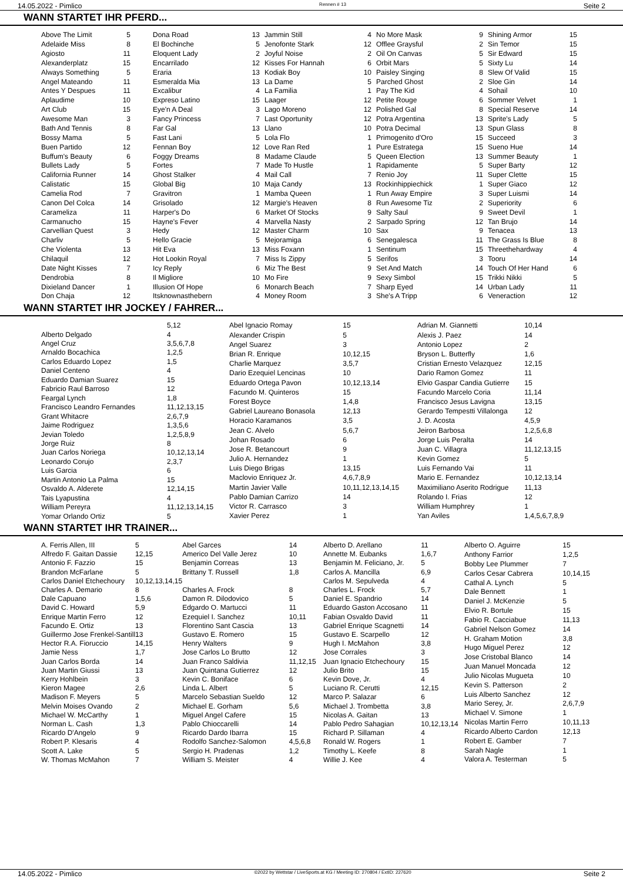14.05.2022 - Pimlico Rennen # 13 Seite 2
WANN STARTET IHR PFERD...
| Above The Limit | 5 |
| Adelaide Miss | 8 |
| Agiosto | 11 |
| Alexanderplatz | 15 |
| Always Something | 5 |
| Angel Mateando | 11 |
| Antes Y Despues | 11 |
| Aplaudime | 10 |
| Art Club | 15 |
| Awesome Man | 3 |
| Bath And Tennis | 8 |
| Bossy Mama | 5 |
| Buen Partido | 12 |
| Buffum's Beauty | 6 |
| Bullets Lady | 5 |
| California Runner | 14 |
| Calistatic | 15 |
| Camelia Rod | 7 |
| Canon Del Colca | 14 |
| Carameliza | 11 |
| Carmanucho | 15 |
| Carvellian Quest | 3 |
| Charliv | 5 |
| Che Violenta | 13 |
| Chilaquil | 12 |
| Date Night Kisses | 7 |
| Dendrobia | 8 |
| Dixieland Dancer | 1 |
| Don Chaja | 12 |
| Dona Road | 13 |
| El Bochinche | 5 |
| Eloquent Lady | 2 |
| Encarrilado | 12 |
| Eraria | 13 |
| Esmeralda Mia | 13 |
| Excalibur | 4 |
| Expreso Latino | 15 |
| Eye'n A Deal | 3 |
| Fancy Princess | 7 |
| Far Gal | 13 |
| Fast Lani | 5 |
| Fennan Boy | 12 |
| Foggy Dreams | 8 |
| Fortes | 7 |
| Ghost Stalker | 4 |
| Global Big | 10 |
| Gravitron | 1 |
| Grisolado | 12 |
| Harper's Do | 6 |
| Hayne's Fever | 4 |
| Hedy | 12 |
| Hello Gracie | 5 |
| Hit Eva | 13 |
| Hot Lookin Royal | 7 |
| Icy Reply | 6 |
| Il Migliore | 10 |
| Illusion Of Hope | 6 |
| Itsknownasthebern | 4 |
| Jammin Still | 4 |
| Jenofonte Stark | 12 |
| Joyful Noise | 2 |
| Kisses For Hannah | 6 |
| Kodiak Boy | 10 |
| La Dame | 5 |
| La Familia | 1 |
| Laager | 12 |
| Lago Moreno | 12 |
| Last Oportunity | 12 |
| Llano | 10 |
| Lola Flo | 1 |
| Love Ran Red | 1 |
| Madame Claude | 5 |
| Made To Hustle | 1 |
| Mail Call | 7 |
| Maja Candy | 13 |
| Mamba Queen | 1 |
| Margie's Heaven | 8 |
| Market Of Stocks | 9 |
| Marvella Nasty | 2 |
| Master Charm | 10 |
| Mejoramiga | 6 |
| Miss Foxann | 1 |
| Miss Is Zippy | 5 |
| Miz The Best | 9 |
| Mo Fire | 9 |
| Monarch Beach | 7 |
| Money Room | 3 |
| No More Mask | 9 |
| Offlee Graysful | 2 |
| Oil On Canvas | 5 |
| Orbit Mars | 5 |
| Paisley Singing | 8 |
| Parched Ghost | 2 |
| Pay The Kid | 4 |
| Petite Rouge | 6 |
| Polished Gal | 8 |
| Potra Argentina | 13 |
| Potra Decimal | 13 |
| Primogenito d'Oro | 15 |
| Pure Estrategа | 15 |
| Queen Election | 13 |
| Rapidamente | 5 |
| Renio Joy | 11 |
| Rockinhippiechick | 1 |
| Run Away Empire | 3 |
| Run Awesome Tiz | 2 |
| Salty Saul | 9 |
| Sarpado Spring | 12 |
| Sax | 9 |
| Senegalesca | 11 |
| Sentinum | 15 |
| Serifos | 3 |
| Set And Match | 14 |
| Sexy Simbol | 15 |
| Sharp Eyed | 14 |
| She's A Tripp | 6 |
| Shining Armor | 15 |
| Sin Temor | 15 |
| Sir Edward | 15 |
| Sixty Lu | 14 |
| Slew Of Valid | 15 |
| Sloe Gin | 14 |
| Sohail | 10 |
| Sommer Velvet | 1 |
| Special Reserve | 14 |
| Sprite's Lady | 5 |
| Spun Glass | 8 |
| Succeed | 3 |
| Sueno Hue | 14 |
| Summer Beauty | 1 |
| Super Barty | 12 |
| Super Clette | 15 |
| Super Giaco | 12 |
| Super Luismi | 14 |
| Superiority | 6 |
| Sweet Devil | 1 |
| Tan Brujo | 14 |
| Tenacea | 13 |
| The Grass Is Blue | 8 |
| Threethehardway | 4 |
| Tooru | 14 |
| Touch Of Her Hand | 6 |
| Trikki Nikki | 5 |
| Urban Lady | 11 |
| Veneraction | 12 |
WANN STARTET IHR JOCKEY / FAHRER...
| | 5,12 |
| Alberto Delgado | 4 |
| Angel Cruz | 3,5,6,7,8 |
| Arnaldo Bocachica | 1,2,5 |
| Carlos Eduardo Lopez | 1,5 |
| Daniel Centeno | 4 |
| Eduardo Damian Suarez | 15 |
| Fabricio Raul Barroso | 12 |
| Feargal Lynch | 1,8 |
| Francisco Leandro Fernandes | 11,12,13,15 |
| Grant Whitacre | 2,6,7,9 |
| Jaime Rodriguez | 1,3,5,6 |
| Jevian Toledo | 1,2,5,8,9 |
| Jorge Ruiz | 8 |
| Juan Carlos Noriega | 10,12,13,14 |
| Leonardo Corujo | 2,3,7 |
| Luis Garcia | 6 |
| Martin Antonio La Palma | 15 |
| Osvaldo A. Alderete | 12,14,15 |
| Tais Lyapustina | 4 |
| William Pereyra | 11,12,13,14,15 |
| Yomar Orlando Ortiz | 5 |
| Abel Ignacio Romay | 15 |
| Alexander Crispin | 5 |
| Angel Suarez | 3 |
| Brian R. Enrique | 10,12,15 |
| Charlie Marquez | 3,5,7 |
| Dario Ezequiel Lencinas | 10 |
| Eduardo Ortega Pavon | 10,12,13,14 |
| Facundo M. Quinteros | 15 |
| Forest Boyce | 1,4,8 |
| Gabriel Laureano Bonasola | 12,13 |
| Horacio Karamanos | 3,5 |
| Jean C. Alvelo | 5,6,7 |
| Johan Rosado | 6 |
| Jose R. Betancourt | 9 |
| Julio A. Hernandez | 1 |
| Luis Diego Brigas | 13,15 |
| Maclovio Enriquez Jr. | 4,6,7,8,9 |
| Martin Javier Valle | 10,11,12,13,14,15 |
| Pablo Damian Carrizo | 14 |
| Victor R. Carrasco | 3 |
| Xavier Perez | 1 |
| Adrian M. Giannetti | 10,14 |
| Alexis J. Paez | 14 |
| Antonio Lopez | 2 |
| Bryson L. Butterfly | 1,6 |
| Cristian Ernesto Velazquez | 12,15 |
| Dario Ramon Gomez | 11 |
| Elvio Gaspar Candia Gutierre | 15 |
| Facundo Marcelo Coria | 11,14 |
| Francisco Jesus Lavigna | 13,15 |
| Gerardo Tempestti Villalonga | 12 |
| J. D. Acosta | 4,5,9 |
| Jeiron Barbosa | 1,2,5,6,8 |
| Jorge Luis Peralta | 14 |
| Juan C. Villagra | 11,12,13,15 |
| Kevin Gomez | 5 |
| Luis Fernando Vai | 11 |
| Mario E. Fernandez | 10,12,13,14 |
| Maximiliano Aserito Rodrigue | 11,13 |
| Rolando I. Frias | 12 |
| William Humphrey | 1 |
| Yan Aviles | 1,4,5,6,7,8,9 |
WANN STARTET IHR TRAINER...
| A. Ferris Allen, III | 5 |
| Alfredo F. Gaitan Dassie | 12,15 |
| Antonio F. Fazzio | 15 |
| Brandon McFarlane | 5 |
| Carlos Daniel Etchechoury | 10,12,13,14,15 |
| Charles A. Demario | 8 |
| Dale Capuano | 1,5,6 |
| David C. Howard | 5,9 |
| Enrique Martin Ferro | 12 |
| Facundo E. Ortiz | 13 |
| Guillermo Jose Frenkel-Santill | 13 |
| Hector R.A. Fioruccio | 14,15 |
| Jamie Ness | 1,7 |
| Juan Carlos Borda | 14 |
| Juan Martin Giussi | 13 |
| Kerry Hohlbein | 3 |
| Kieron Magee | 2,6 |
| Madison F. Meyers | 5 |
| Melvin Moises Ovando | 2 |
| Michael W. McCarthy | 1 |
| Norman L. Cash | 1,3 |
| Ricardo D'Angelo | 9 |
| Robert P. Klesaris | 4 |
| Scott A. Lake | 5 |
| W. Thomas McMahon | 7 |
| Abel Garces | 14 |
| Americo Del Valle Jerez | 10 |
| Benjamin Correas | 13 |
| Brittany T. Russell | 1,8 |
| Charles A. Frock | 8 |
| Damon R. Dilodovico | 5 |
| Edgardo O. Martucci | 11 |
| Ezequiel I. Sanchez | 10,11 |
| Florentino Sant Cascia | 13 |
| Gustavo E. Romero | 15 |
| Henry Walters | 9 |
| Jose Carlos Lo Brutto | 12 |
| Juan Franco Saldivia | 11,12,15 |
| Juan Quintana Gutierrez | 12 |
| Kevin C. Boniface | 6 |
| Linda L. Albert | 5 |
| Marcelo Sebastian Sueldo | 12 |
| Michael E. Gorham | 5,6 |
| Miguel Angel Cafere | 15 |
| Pablo Chioccarelli | 14 |
| Ricardo Dardo Ibarra | 15 |
| Rodolfo Sanchez-Salomon | 4,5,6,8 |
| Sergio H. Pradenas | 1,2 |
| William S. Meister | 4 |
| Alberto D. Arellano | 11 |
| Annette M. Eubanks | 1,6,7 |
| Benjamin M. Feliciano, Jr. | 5 |
| Carlos A. Mancilla | 6,9 |
| Carlos M. Sepulveda | 4 |
| Charles L. Frock | 5,7 |
| Daniel E. Spandrio | 14 |
| Eduardo Gaston Accosano | 11 |
| Fabian Osvaldo David | 11 |
| Gabriel Enrique Scagnetti | 14 |
| Gustavo E. Scarpello | 12 |
| Hugh I. McMahon | 3,8 |
| Jose Corrales | 3 |
| Juan Ignacio Etchechoury | 15 |
| Julio Brito | 15 |
| Kevin Dove, Jr. | 4 |
| Luciano R. Cerutti | 12,15 |
| Marco P. Salazar | 6 |
| Michael J. Trombetta | 3,8 |
| Nicolas A. Gaitan | 13 |
| Pablo Pedro Sahagian | 10,12,13,14 |
| Richard P. Sillaman | 4 |
| Ronald W. Rogers | 1 |
| Timothy L. Keefe | 8 |
| Willie J. Kee | 4 |
| Alberto O. Aguirre | 15 |
| Anthony Farrior | 1,2,5 |
| Bobby Lee Plummer | 7 |
| Carlos Cesar Cabrera | 10,14,15 |
| Cathal A. Lynch | 5 |
| Dale Bennett | 1 |
| Daniel J. McKenzie | 5 |
| Elvio R. Bortule | 15 |
| Fabio R. Cacciabue | 11,13 |
| Gabriel Nelson Gomez | 14 |
| H. Graham Motion | 3,8 |
| Hugo Miguel Perez | 12 |
| Jose Cristobal Blanco | 14 |
| Juan Manuel Moncada | 12 |
| Julio Nicolas Mugueta | 10 |
| Kevin S. Patterson | 2 |
| Luis Alberto Sanchez | 12 |
| Mario Serey, Jr. | 2,6,7,9 |
| Michael V. Simone | 1 |
| Nicolas Martin Ferro | 10,11,13 |
| Ricardo Alberto Cardon | 12,13 |
| Robert E. Gamber | 7 |
| Sarah Nagle | 1 |
| Valora A. Testerman | 5 |
14.05.2022 - Pimlico ©2022 by Wettstar / LiveSports.at KG / Meeting ID: 270804 / ExtID: 227620 Seite 2